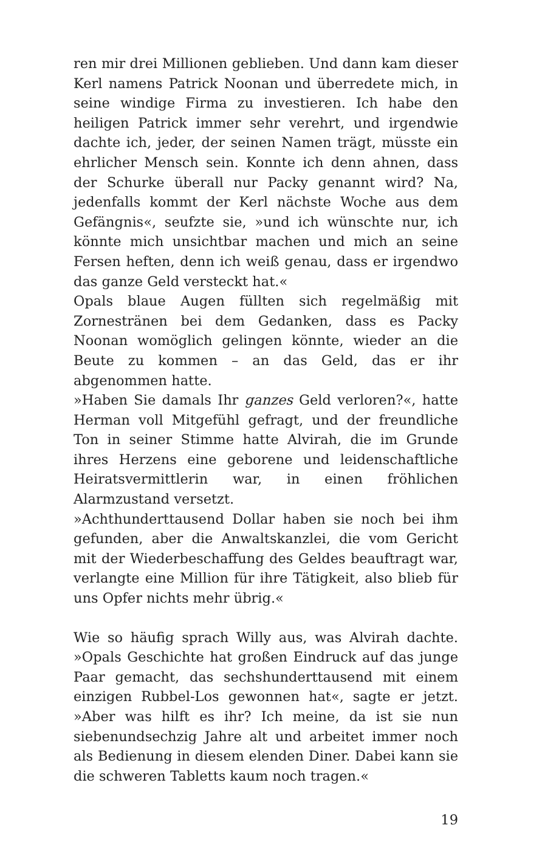ren mir drei Millionen geblieben. Und dann kam dieser Kerl namens Patrick Noonan und überredete mich, in seine windige Firma zu investieren. Ich habe den heiligen Patrick immer sehr verehrt, und irgendwie dachte ich, jeder, der seinen Namen trägt, müsste ein ehrlicher Mensch sein. Konnte ich denn ahnen, dass der Schurke überall nur Packy genannt wird? Na, jedenfalls kommt der Kerl nächste Woche aus dem Gefängnis«, seufzte sie, »und ich wünschte nur, ich könnte mich unsichtbar machen und mich an seine Fersen heften, denn ich weiß genau, dass er irgendwo das ganze Geld versteckt hat.«
Opals blaue Augen füllten sich regelmäßig mit Zornestränen bei dem Gedanken, dass es Packy Noonan womöglich gelingen könnte, wieder an die Beute zu kommen – an das Geld, das er ihr abgenommen hatte.
»Haben Sie damals Ihr ganzes Geld verloren?«, hatte Herman voll Mitgefühl gefragt, und der freundliche Ton in seiner Stimme hatte Alvirah, die im Grunde ihres Herzens eine geborene und leidenschaftliche Heiratsvermittlerin war, in einen fröhlichen Alarmzustand versetzt.
»Achthunderttausend Dollar haben sie noch bei ihm gefunden, aber die Anwaltskanzlei, die vom Gericht mit der Wiederbeschaffung des Geldes beauftragt war, verlangte eine Million für ihre Tätigkeit, also blieb für uns Opfer nichts mehr übrig.«
Wie so häufig sprach Willy aus, was Alvirah dachte. »Opals Geschichte hat großen Eindruck auf das junge Paar gemacht, das sechshunderttausend mit einem einzigen Rubbel-Los gewonnen hat«, sagte er jetzt. »Aber was hilft es ihr? Ich meine, da ist sie nun siebenundsechzig Jahre alt und arbeitet immer noch als Bedienung in diesem elenden Diner. Dabei kann sie die schweren Tabletts kaum noch tragen.«
19